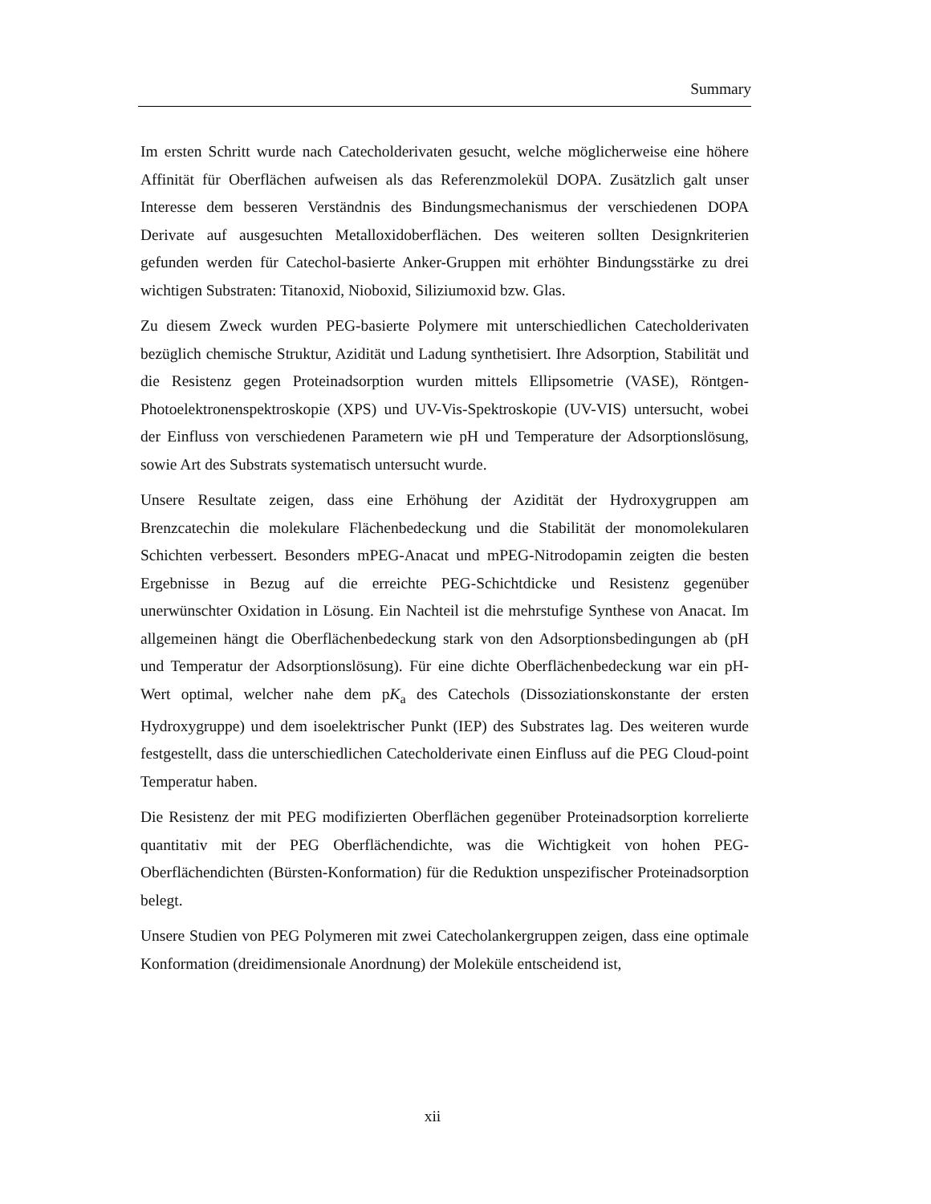Summary
Im ersten Schritt wurde nach Catecholderivaten gesucht, welche möglicherweise eine höhere Affinität für Oberflächen aufweisen als das Referenzmolekül DOPA. Zusätzlich galt unser Interesse dem besseren Verständnis des Bindungsmechanismus der verschiedenen DOPA Derivate auf ausgesuchten Metalloxidoberflächen. Des weiteren sollten Designkriterien gefunden werden für Catechol-basierte Anker-Gruppen mit erhöhter Bindungsstärke zu drei wichtigen Substraten: Titanoxid, Nioboxid, Siliziumoxid bzw. Glas.
Zu diesem Zweck wurden PEG-basierte Polymere mit unterschiedlichen Catecholderivaten bezüglich chemische Struktur, Azidität und Ladung synthetisiert. Ihre Adsorption, Stabilität und die Resistenz gegen Proteinadsorption wurden mittels Ellipsometrie (VASE), Röntgen-Photoelektronenspektroskopie (XPS) und UV-Vis-Spektroskopie (UV-VIS) untersucht, wobei der Einfluss von verschiedenen Parametern wie pH und Temperature der Adsorptionslösung, sowie Art des Substrats systematisch untersucht wurde.
Unsere Resultate zeigen, dass eine Erhöhung der Azidität der Hydroxygruppen am Brenzcatechin die molekulare Flächenbedeckung und die Stabilität der monomolekularen Schichten verbessert. Besonders mPEG-Anacat und mPEG-Nitrodopamin zeigten die besten Ergebnisse in Bezug auf die erreichte PEG-Schichtdicke und Resistenz gegenüber unerwünschter Oxidation in Lösung. Ein Nachteil ist die mehrstufige Synthese von Anacat. Im allgemeinen hängt die Oberflächenbedeckung stark von den Adsorptionsbedingungen ab (pH und Temperatur der Adsorptionslösung). Für eine dichte Oberflächenbedeckung war ein pH-Wert optimal, welcher nahe dem pK<sub>a</sub> des Catechols (Dissoziationskonstante der ersten Hydroxygruppe) und dem isoelektrischer Punkt (IEP) des Substrates lag. Des weiteren wurde festgestellt, dass die unterschiedlichen Catecholderivate einen Einfluss auf die PEG Cloud-point Temperatur haben.
Die Resistenz der mit PEG modifizierten Oberflächen gegenüber Proteinadsorption korrelierte quantitativ mit der PEG Oberflächendichte, was die Wichtigkeit von hohen PEG-Oberflächendichten (Bürsten-Konformation) für die Reduktion unspezifischer Proteinadsorption belegt.
Unsere Studien von PEG Polymeren mit zwei Catecholankergruppen zeigen, dass eine optimale Konformation (dreidimensionale Anordnung) der Moleküle entscheidend ist,
xii